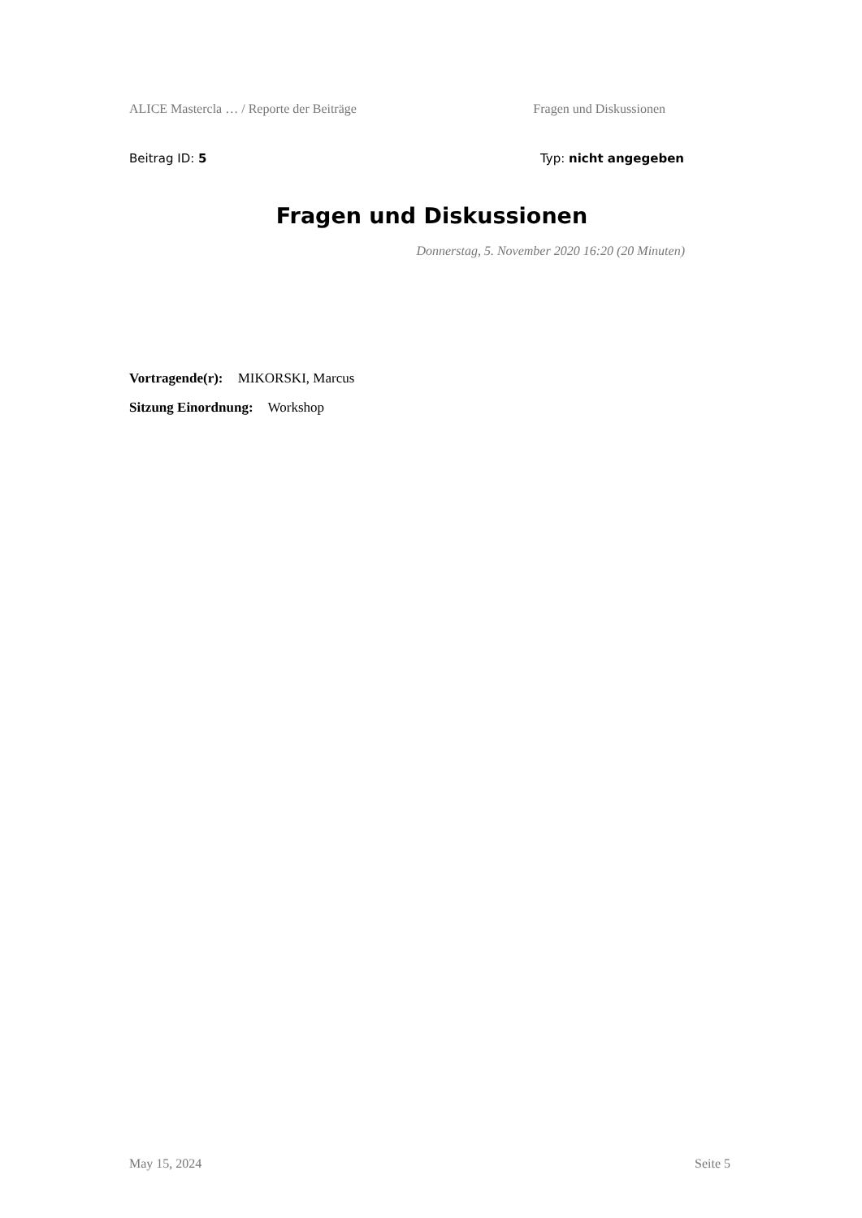ALICE Mastercla … / Reporte der Beiträge Fragen und Diskussionen
Beitrag ID: 5 Typ: nicht angegeben
Fragen und Diskussionen
Donnerstag, 5. November 2020 16:20 (20 Minuten)
Vortragende(r): MIKORSKI, Marcus
Sitzung Einordnung: Workshop
May 15, 2024 Seite 5